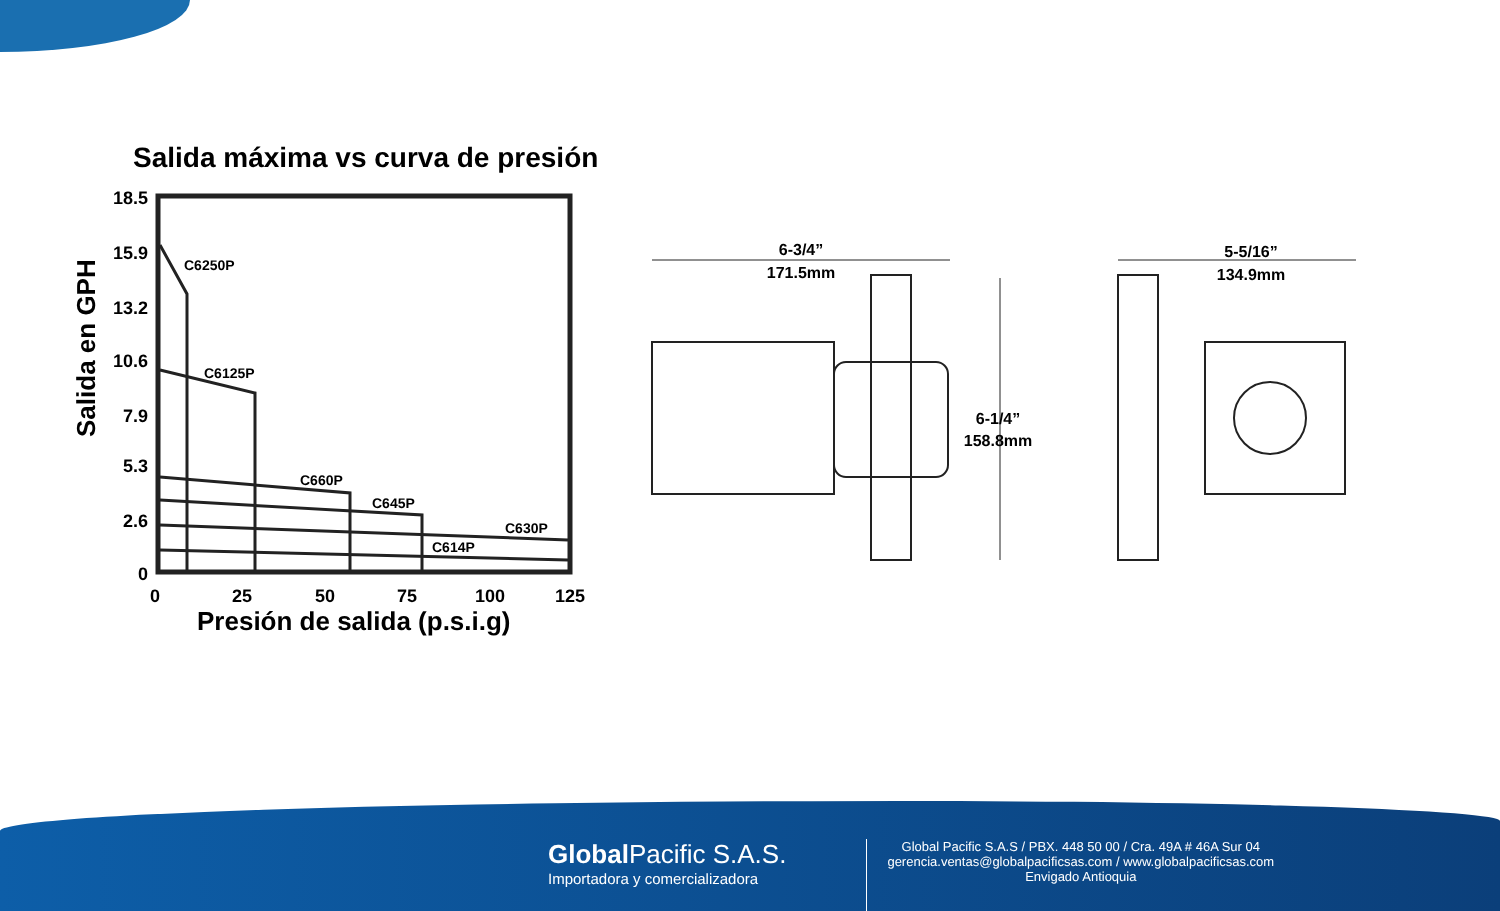Salida máxima vs curva de presión
Salida en GPH
18.5
15.9
13.2
10.6
7.9
5.3
2.6
0
C6250P
C6125P
C660P
C645P
C630P
C614P
0
25
50
75
100
125
Presión de salida (p.s.i.g)
6-3/4”
171.5mm
6-1/4”
158.8mm
5-5/16”
134.9mm
Global Pacific S.A.S.
Importadora y comercializadora
Global Pacific S.A.S / PBX. 448 50 00 / Cra. 49A # 46A Sur 04
gerencia.ventas@globalpacificsas.com / www.globalpacificsas.com
Envigado Antioquia